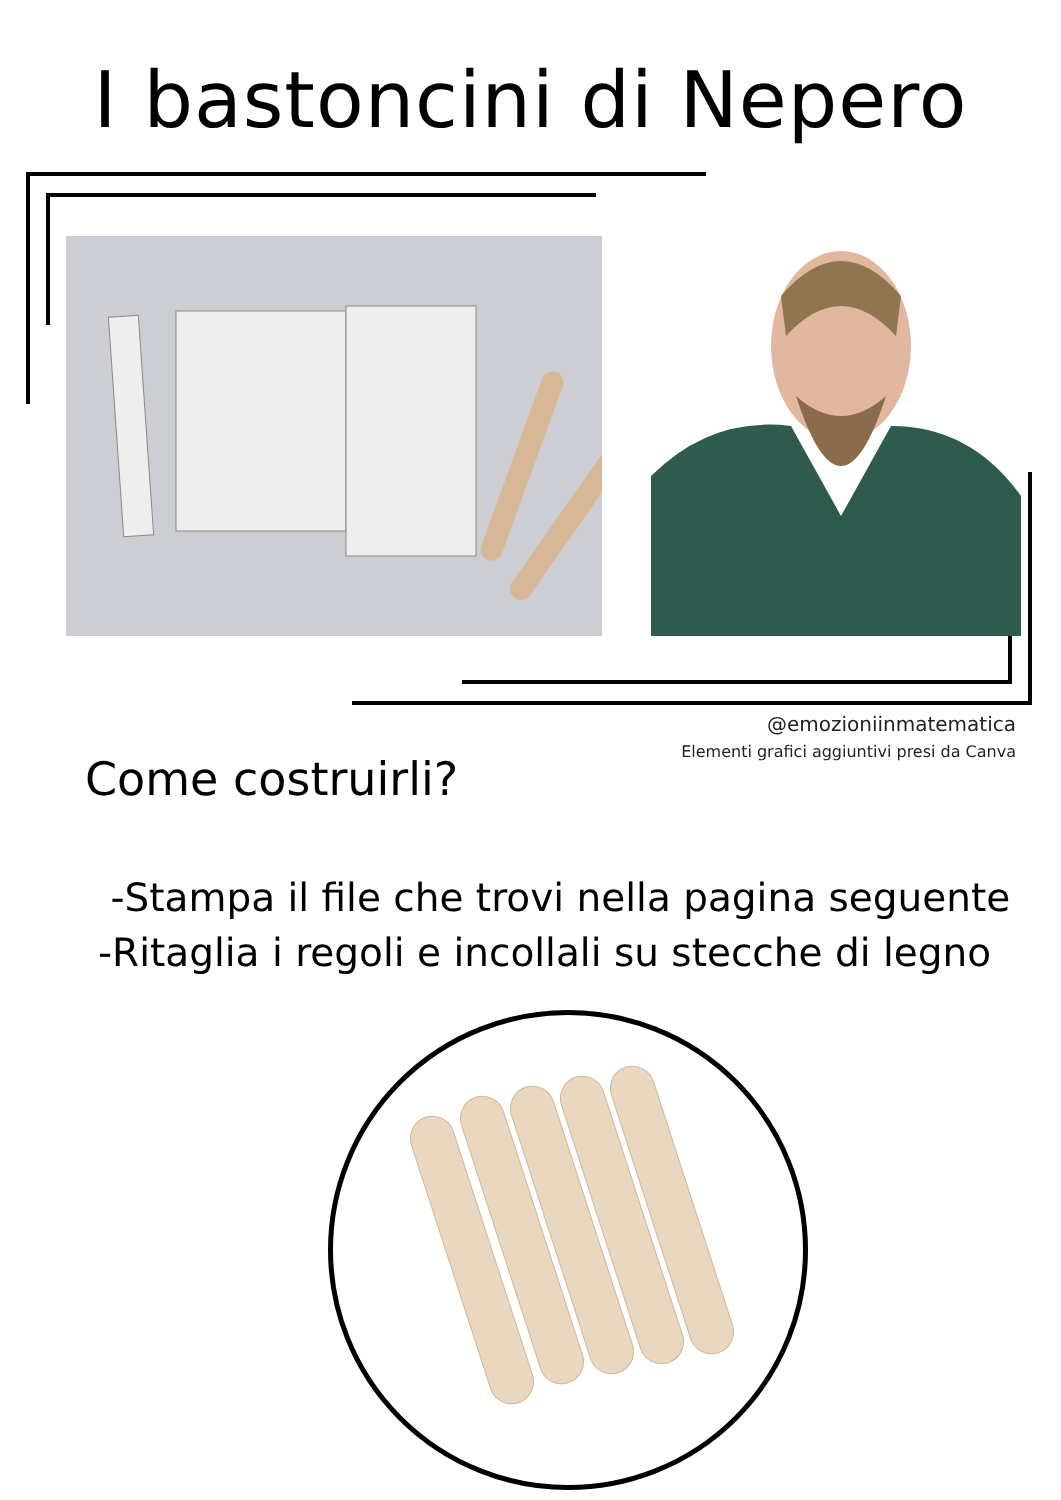I bastoncini di Nepero
@emozioniinmatematica
Elementi grafici aggiuntivi presi da Canva
Come costruirli?
-Stampa il file che trovi nella pagina seguente
-Ritaglia i regoli e incollali su stecche di legno